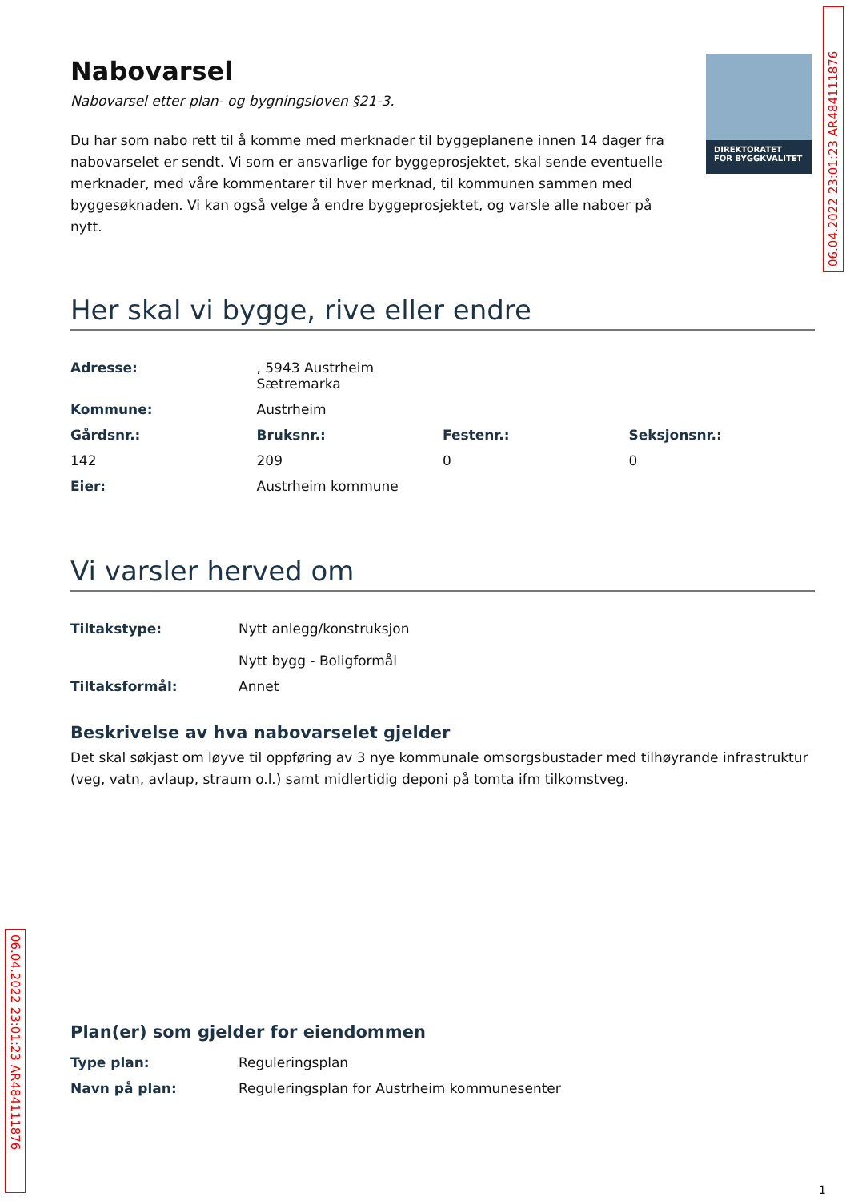DIREKTORATET
FOR BYGGKVALITET
06.04.2022 23:01:23 AR484111876
Nabovarsel
Nabovarsel etter plan- og bygningsloven §21-3.
Du har som nabo rett til å komme med merknader til byggeplanene innen 14 dager fra nabovarselet er sendt. Vi som er ansvarlige for byggeprosjektet, skal sende eventuelle merknader, med våre kommentarer til hver merknad, til kommunen sammen med byggesøknaden. Vi kan også velge å endre byggeprosjektet, og varsle alle naboer på nytt.
Her skal vi bygge, rive eller endre
| Adresse: | , 5943 Austrheim Sætremarka | | |
| Kommune: | Austrheim | | |
| Gårdsnr.: | Bruksnr.: | Festenr.: | Seksjonsnr.: |
| 142 | 209 | 0 | 0 |
| Eier: | Austrheim kommune | | |
Vi varsler herved om
| Tiltakstype: | Nytt anlegg/konstruksjon Nytt bygg - Boligformål |
| Tiltaksformål: | Annet |
Beskrivelse av hva nabovarselet gjelder
Det skal søkjast om løyve til oppføring av 3 nye kommunale omsorgsbustader med tilhøyrande infrastruktur (veg, vatn, avlaup, straum o.l.) samt midlertidig deponi på tomta ifm tilkomstveg.
Plan(er) som gjelder for eiendommen
| Type plan: | Reguleringsplan |
| Navn på plan: | Reguleringsplan for Austrheim kommunesenter |
06.04.2022 23:01:23 AR484111876
1